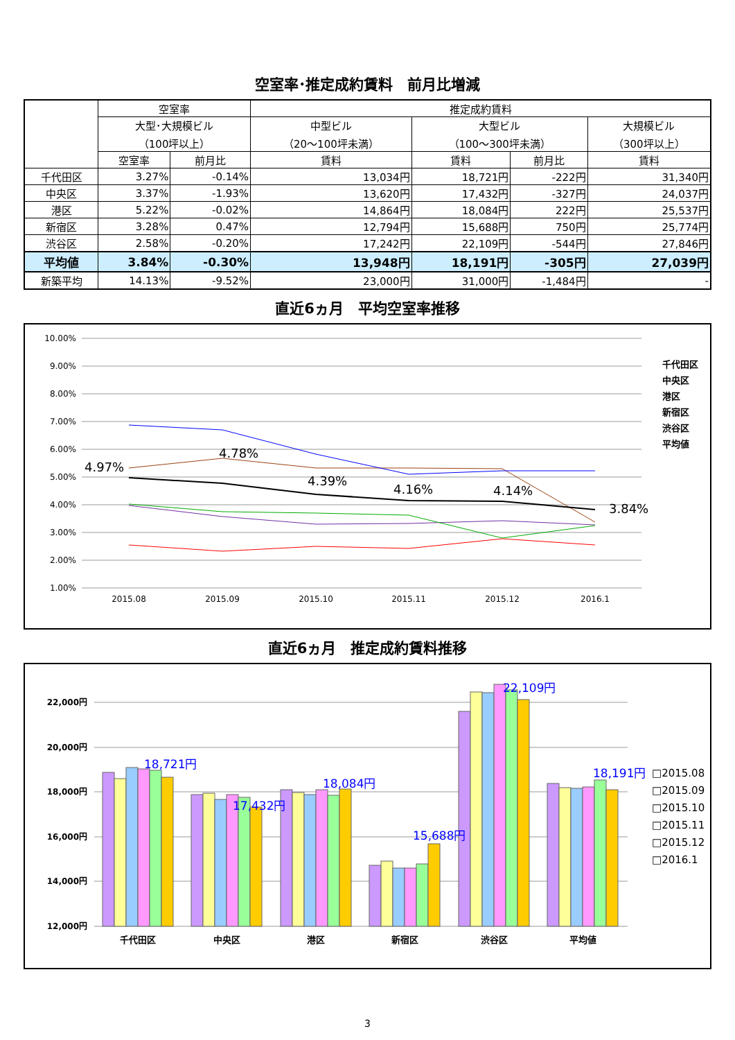空室率･推定成約賃料　前月比増減
| | 空室率 | | 推定成約賃料 | | | |
| --- | --- | --- | --- | --- | --- | --- |
| | 大型･大規模ビル （100坪以上） | | 中型ビル （20～100坪未満） | 大型ビル （100～300坪未満） | | 大規模ビル （300坪以上） |
| | 空室率 | 前月比 | 賃料 | 賃料 | 前月比 | 賃料 |
| 千代田区 | 3.27% | -0.14% | 13,034円 | 18,721円 | -222円 | 31,340円 |
| 中央区 | 3.37% | -1.93% | 13,620円 | 17,432円 | -327円 | 24,037円 |
| 港区 | 5.22% | -0.02% | 14,864円 | 18,084円 | 222円 | 25,537円 |
| 新宿区 | 3.28% | 0.47% | 12,794円 | 15,688円 | 750円 | 25,774円 |
| 渋谷区 | 2.58% | -0.20% | 17,242円 | 22,109円 | -544円 | 27,846円 |
| 平均値 | 3.84% | -0.30% | 13,948円 | 18,191円 | -305円 | 27,039円 |
| 新築平均 | 14.13% | -9.52% | 23,000円 | 31,000円 | -1,484円 | - |
直近6ヵ月　平均空室率推移
10.00%
9.00%
8.00%
7.00%
6.00%
5.00%
4.00%
3.00%
2.00%
1.00%
2015.08
2015.09
2015.10
2015.11
2015.12
2016.1
4.97%
4.78%
4.39%
4.16%
4.14%
3.84%
千代田区
中央区
港区
新宿区
渋谷区
平均値
直近6ヵ月　推定成約賃料推移
22,000円
20,000円
18,000円
16,000円
14,000円
12,000円
18,721円
17,432円
18,084円
15,688円
22,109円
18,191円
千代田区
中央区
港区
新宿区
渋谷区
平均値
□2015.08
□2015.09
□2015.10
□2015.11
□2015.12
□2016.1
3